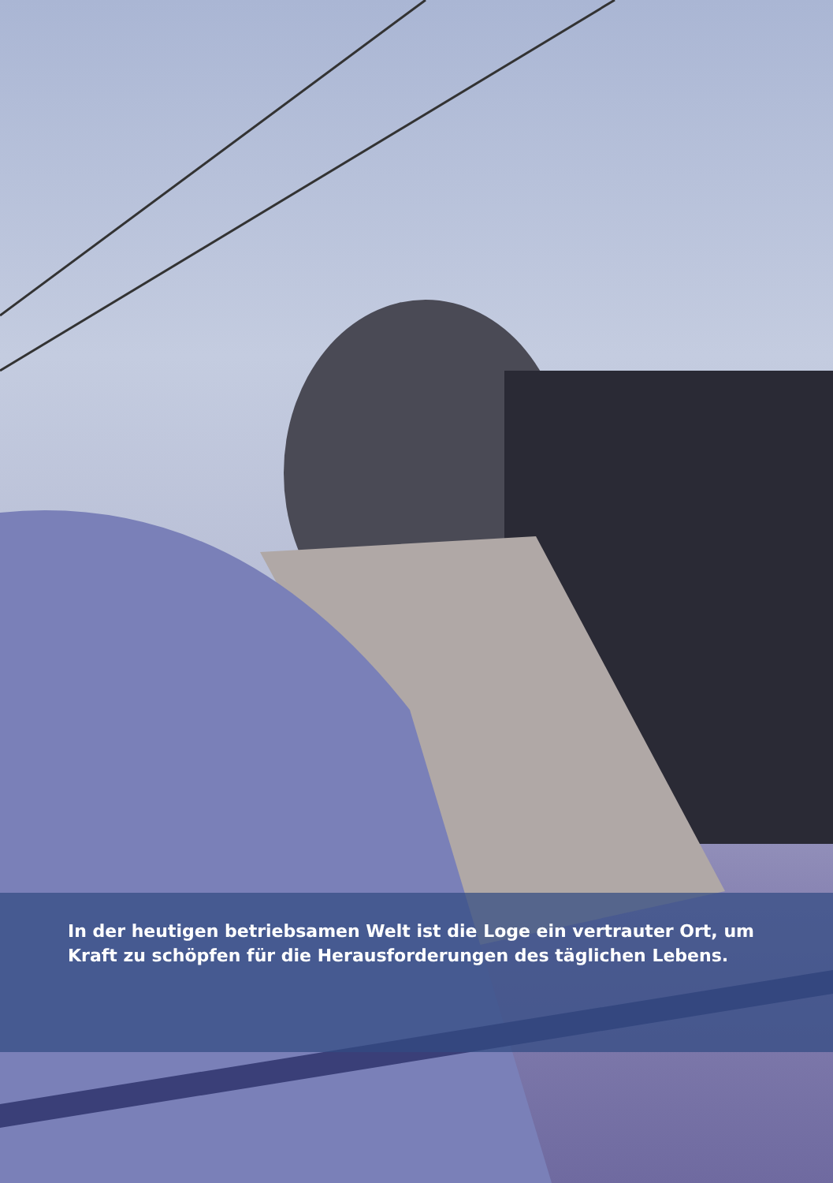In der heutigen betriebsamen Welt ist die Loge ein vertrauter Ort, um Kraft zu schöpfen für die Herausforderungen des täglichen Lebens.